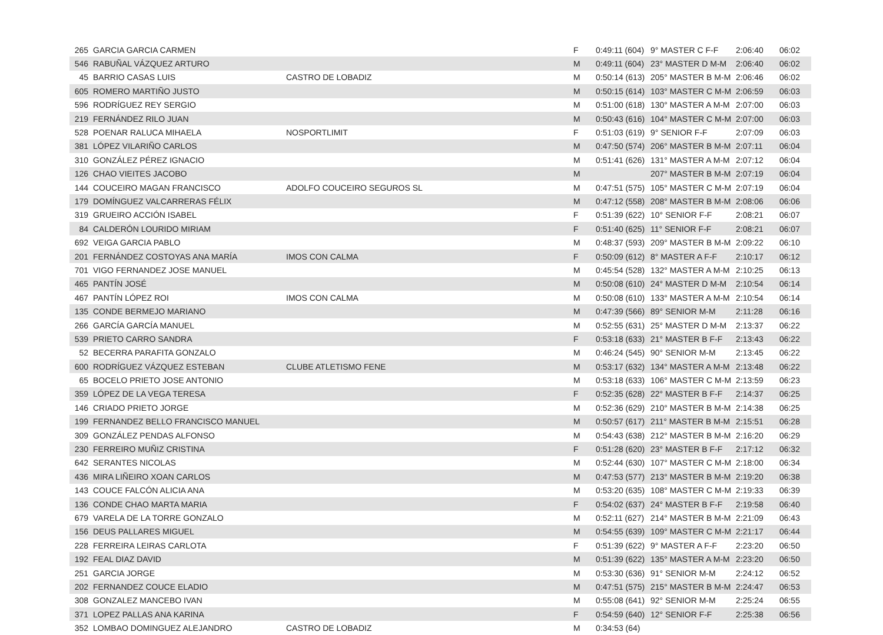| 265 | GARCIA GARCIA CARMEN | | F | 0:49:11 (604) | 9° MASTER C F-F | 2:06:40 | 06:02 |
| 546 | RABUÑAL VÁZQUEZ ARTURO | | M | 0:49:11 (604) | 23° MASTER D M-M | 2:06:40 | 06:02 |
| 45 | BARRIO CASAS LUIS | CASTRO DE LOBADIZ | M | 0:50:14 (613) | 205° MASTER B M-M | 2:06:46 | 06:02 |
| 605 | ROMERO MARTIÑO JUSTO | | M | 0:50:15 (614) | 103° MASTER C M-M | 2:06:59 | 06:03 |
| 596 | RODRÍGUEZ REY SERGIO | | M | 0:51:00 (618) | 130° MASTER A M-M | 2:07:00 | 06:03 |
| 219 | FERNÁNDEZ RILO JUAN | | M | 0:50:43 (616) | 104° MASTER C M-M | 2:07:00 | 06:03 |
| 528 | POENAR RALUCA MIHAELA | NOSPORTLIMIT | F | 0:51:03 (619) | 9° SENIOR F-F | 2:07:09 | 06:03 |
| 381 | LÓPEZ VILARIÑO CARLOS | | M | 0:47:50 (574) | 206° MASTER B M-M | 2:07:11 | 06:04 |
| 310 | GONZÁLEZ PÉREZ IGNACIO | | M | 0:51:41 (626) | 131° MASTER A M-M | 2:07:12 | 06:04 |
| 126 | CHAO VIEITES JACOBO | | M | | 207° MASTER B M-M | 2:07:19 | 06:04 |
| 144 | COUCEIRO MAGAN FRANCISCO | ADOLFO COUCEIRO SEGUROS SL | M | 0:47:51 (575) | 105° MASTER C M-M | 2:07:19 | 06:04 |
| 179 | DOMÍNGUEZ VALCARRERAS FÉLIX | | M | 0:47:12 (558) | 208° MASTER B M-M | 2:08:06 | 06:06 |
| 319 | GRUEIRO ACCIÓN ISABEL | | F | 0:51:39 (622) | 10° SENIOR F-F | 2:08:21 | 06:07 |
| 84 | CALDERÓN LOURIDO MIRIAM | | F | 0:51:40 (625) | 11° SENIOR F-F | 2:08:21 | 06:07 |
| 692 | VEIGA GARCIA PABLO | | M | 0:48:37 (593) | 209° MASTER B M-M | 2:09:22 | 06:10 |
| 201 | FERNÁNDEZ COSTOYAS ANA MARÍA | IMOS CON CALMA | F | 0:50:09 (612) | 8° MASTER A F-F | 2:10:17 | 06:12 |
| 701 | VIGO FERNANDEZ JOSE MANUEL | | M | 0:45:54 (528) | 132° MASTER A M-M | 2:10:25 | 06:13 |
| 465 | PANTÍN JOSÉ | | M | 0:50:08 (610) | 24° MASTER D M-M | 2:10:54 | 06:14 |
| 467 | PANTÍN LÓPEZ ROI | IMOS CON CALMA | M | 0:50:08 (610) | 133° MASTER A M-M | 2:10:54 | 06:14 |
| 135 | CONDE BERMEJO MARIANO | | M | 0:47:39 (566) | 89° SENIOR M-M | 2:11:28 | 06:16 |
| 266 | GARCÍA GARCÍA MANUEL | | M | 0:52:55 (631) | 25° MASTER D M-M | 2:13:37 | 06:22 |
| 539 | PRIETO CARRO SANDRA | | F | 0:53:18 (633) | 21° MASTER B F-F | 2:13:43 | 06:22 |
| 52 | BECERRA PARAFITA GONZALO | | M | 0:46:24 (545) | 90° SENIOR M-M | 2:13:45 | 06:22 |
| 600 | RODRÍGUEZ VÁZQUEZ ESTEBAN | CLUBE ATLETISMO FENE | M | 0:53:17 (632) | 134° MASTER A M-M | 2:13:48 | 06:22 |
| 65 | BOCELO PRIETO JOSE ANTONIO | | M | 0:53:18 (633) | 106° MASTER C M-M | 2:13:59 | 06:23 |
| 359 | LÓPEZ DE LA VEGA TERESA | | F | 0:52:35 (628) | 22° MASTER B F-F | 2:14:37 | 06:25 |
| 146 | CRIADO PRIETO JORGE | | M | 0:52:36 (629) | 210° MASTER B M-M | 2:14:38 | 06:25 |
| 199 | FERNANDEZ BELLO FRANCISCO MANUEL | | M | 0:50:57 (617) | 211° MASTER B M-M | 2:15:51 | 06:28 |
| 309 | GONZÁLEZ PENDAS ALFONSO | | M | 0:54:43 (638) | 212° MASTER B M-M | 2:16:20 | 06:29 |
| 230 | FERREIRO MUÑIZ CRISTINA | | F | 0:51:28 (620) | 23° MASTER B F-F | 2:17:12 | 06:32 |
| 642 | SERANTES NICOLAS | | M | 0:52:44 (630) | 107° MASTER C M-M | 2:18:00 | 06:34 |
| 436 | MIRA LIÑEIRO XOAN CARLOS | | M | 0:47:53 (577) | 213° MASTER B M-M | 2:19:20 | 06:38 |
| 143 | COUCE FALCÓN ALICIA ANA | | M | 0:53:20 (635) | 108° MASTER C M-M | 2:19:33 | 06:39 |
| 136 | CONDE CHAO MARTA MARIA | | F | 0:54:02 (637) | 24° MASTER B F-F | 2:19:58 | 06:40 |
| 679 | VARELA DE LA TORRE GONZALO | | M | 0:52:11 (627) | 214° MASTER B M-M | 2:21:09 | 06:43 |
| 156 | DEUS PALLARES MIGUEL | | M | 0:54:55 (639) | 109° MASTER C M-M | 2:21:17 | 06:44 |
| 228 | FERREIRA LEIRAS CARLOTA | | F | 0:51:39 (622) | 9° MASTER A F-F | 2:23:20 | 06:50 |
| 192 | FEAL DIAZ DAVID | | M | 0:51:39 (622) | 135° MASTER A M-M | 2:23:20 | 06:50 |
| 251 | GARCIA JORGE | | M | 0:53:30 (636) | 91° SENIOR M-M | 2:24:12 | 06:52 |
| 202 | FERNANDEZ COUCE ELADIO | | M | 0:47:51 (575) | 215° MASTER B M-M | 2:24:47 | 06:53 |
| 308 | GONZALEZ MANCEBO IVAN | | M | 0:55:08 (641) | 92° SENIOR M-M | 2:25:24 | 06:55 |
| 371 | LOPEZ PALLAS ANA KARINA | | F | 0:54:59 (640) | 12° SENIOR F-F | 2:25:38 | 06:56 |
| 352 | LOMBAO DOMINGUEZ ALEJANDRO | CASTRO DE LOBADIZ | M | 0:34:53 (64) | | | |